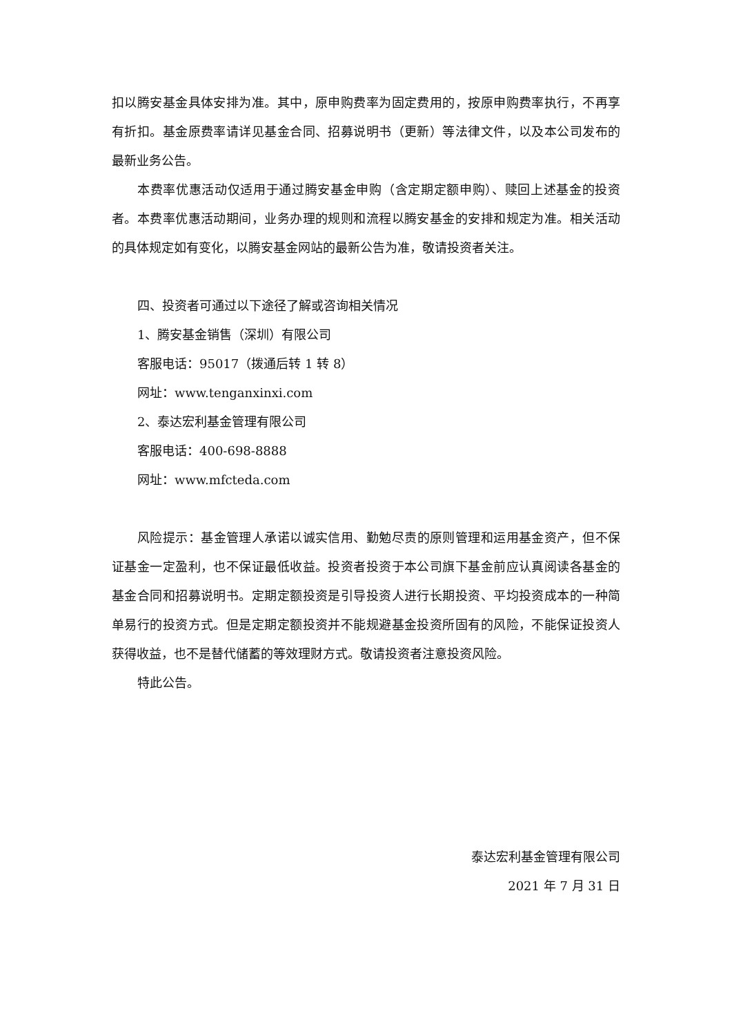扣以腾安基金具体安排为准。其中，原申购费率为固定费用的，按原申购费率执行，不再享有折扣。基金原费率请详见基金合同、招募说明书（更新）等法律文件，以及本公司发布的最新业务公告。
本费率优惠活动仅适用于通过腾安基金申购（含定期定额申购）、赎回上述基金的投资者。本费率优惠活动期间，业务办理的规则和流程以腾安基金的安排和规定为准。相关活动的具体规定如有变化，以腾安基金网站的最新公告为准，敬请投资者关注。
四、投资者可通过以下途径了解或咨询相关情况
1、腾安基金销售（深圳）有限公司
客服电话：95017（拨通后转 1 转 8）
网址：www.tenganxinxi.com
2、泰达宏利基金管理有限公司
客服电话：400-698-8888
网址：www.mfcteda.com
风险提示：基金管理人承诺以诚实信用、勤勉尽责的原则管理和运用基金资产，但不保证基金一定盈利，也不保证最低收益。投资者投资于本公司旗下基金前应认真阅读各基金的基金合同和招募说明书。定期定额投资是引导投资人进行长期投资、平均投资成本的一种简单易行的投资方式。但是定期定额投资并不能规避基金投资所固有的风险，不能保证投资人获得收益，也不是替代储蓄的等效理财方式。敬请投资者注意投资风险。
特此公告。
泰达宏利基金管理有限公司
2021 年 7 月 31 日